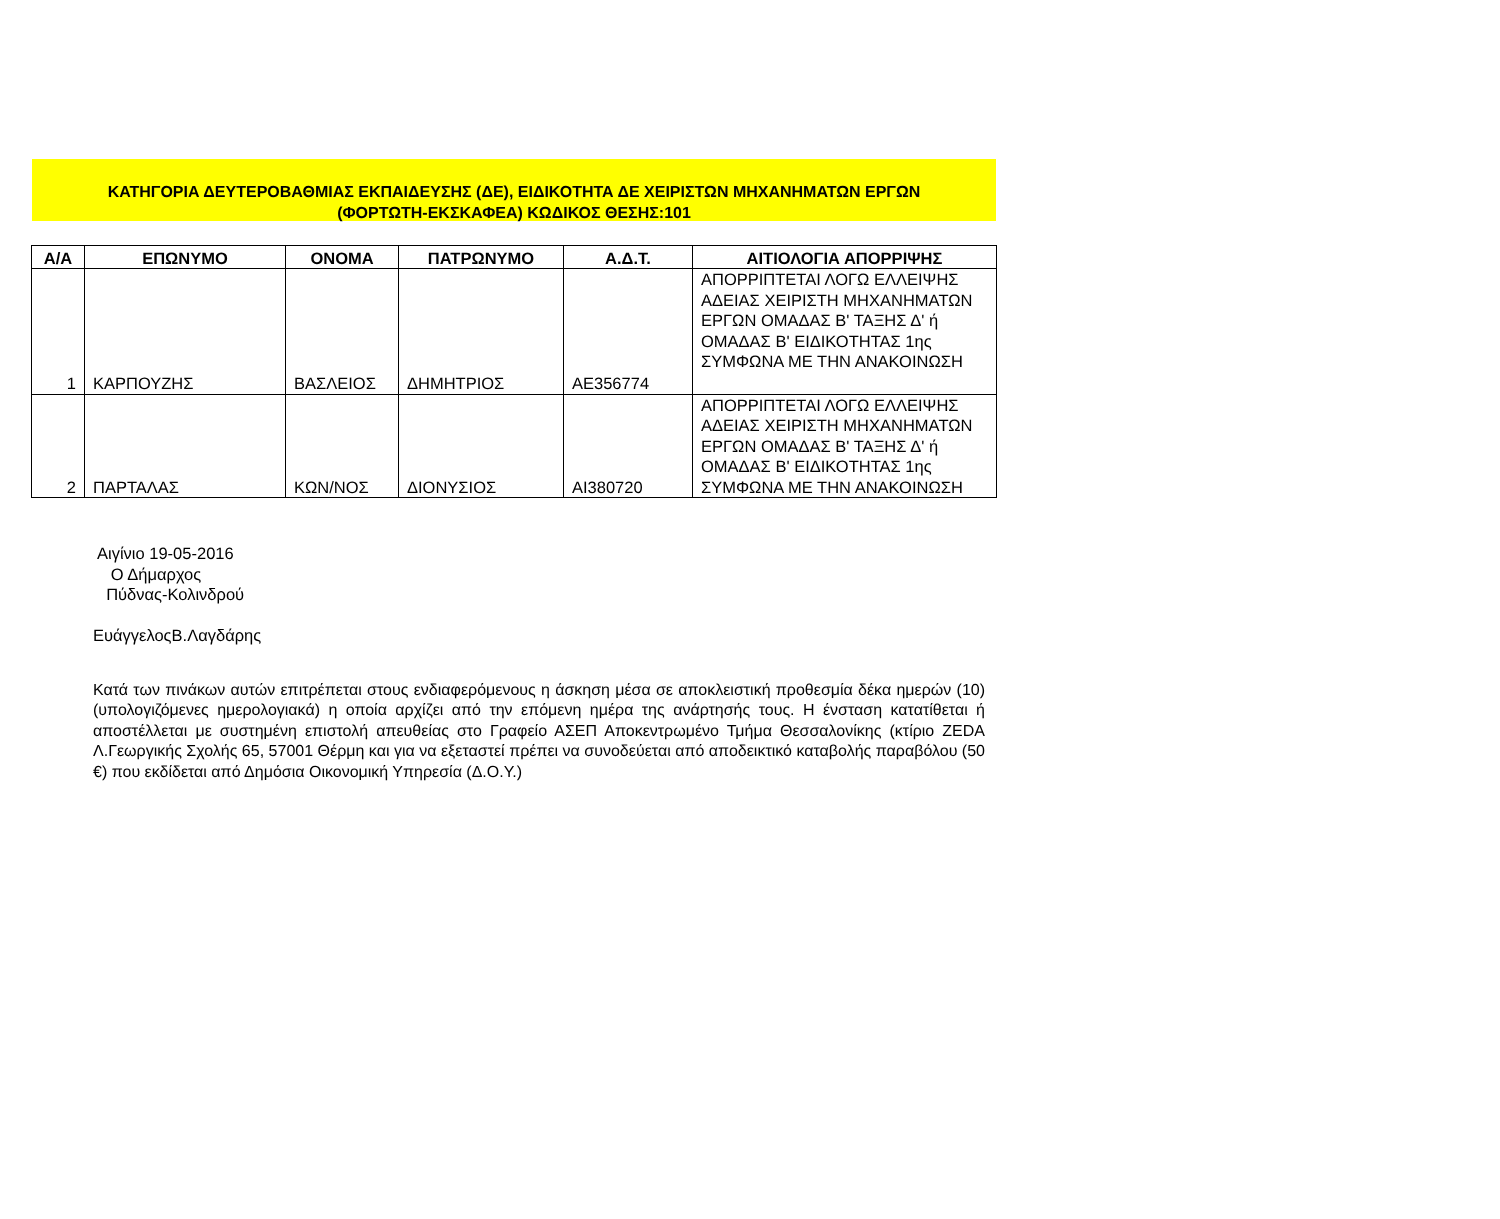ΚΑΤΗΓΟΡΙΑ ΔΕΥΤΕΡΟΒΑΘΜΙΑΣ ΕΚΠΑΙΔΕΥΣΗΣ (ΔΕ), ΕΙΔΙΚΟΤΗΤΑ ΔΕ ΧΕΙΡΙΣΤΩΝ ΜΗΧΑΝΗΜΑΤΩΝ ΕΡΓΩΝ
(ΦΟΡΤΩΤΗ-ΕΚΣΚΑΦΕΑ) ΚΩΔΙΚΟΣ ΘΕΣΗΣ:101
| Α/Α | ΕΠΩΝΥΜΟ | ΟΝΟΜΑ | ΠΑΤΡΩΝΥΜΟ | Α.Δ.Τ. | ΑΙΤΙΟΛΟΓΙΑ ΑΠΟΡΡΙΨΗΣ |
| --- | --- | --- | --- | --- | --- |
| 1 | ΚΑΡΠΟΥΖΗΣ | ΒΑΣΛΕΙΟΣ | ΔΗΜΗΤΡΙΟΣ | ΑΕ356774 | ΑΠΟΡΡΙΠΤΕΤΑΙ ΛΟΓΩ ΕΛΛΕΙΨΗΣ ΑΔΕΙΑΣ ΧΕΙΡΙΣΤΗ ΜΗΧΑΝΗΜΑΤΩΝ ΕΡΓΩΝ ΟΜΑΔΑΣ Β' ΤΑΞΗΣ Δ' ή ΟΜΑΔΑΣ Β' ΕΙΔΙΚΟΤΗΤΑΣ 1ης ΣΥΜΦΩΝΑ ΜΕ ΤΗΝ ΑΝΑΚΟΙΝΩΣΗ |
| 2 | ΠΑΡΤΑΛΑΣ | ΚΩΝ/ΝΟΣ | ΔΙΟΝΥΣΙΟΣ | ΑΙ380720 | ΑΠΟΡΡΙΠΤΕΤΑΙ ΛΟΓΩ ΕΛΛΕΙΨΗΣ ΑΔΕΙΑΣ ΧΕΙΡΙΣΤΗ ΜΗΧΑΝΗΜΑΤΩΝ ΕΡΓΩΝ ΟΜΑΔΑΣ Β' ΤΑΞΗΣ Δ' ή ΟΜΑΔΑΣ Β' ΕΙΔΙΚΟΤΗΤΑΣ 1ης ΣΥΜΦΩΝΑ ΜΕ ΤΗΝ ΑΝΑΚΟΙΝΩΣΗ |
Αιγίνιο 19-05-2016
Ο Δήμαρχος
Πύδνας-Κολινδρού
ΕυάγγελοςΒ.Λαγδάρης
Κατά των πινάκων αυτών επιτρέπεται στους ενδιαφερόμενους η άσκηση μέσα σε αποκλειστική προθεσμία δέκα ημερών (10) (υπολογιζόμενες ημερολογιακά) η οποία αρχίζει από την επόμενη ημέρα της ανάρτησής τους. Η ένσταση κατατίθεται ή αποστέλλεται με συστημένη επιστολή απευθείας στο Γραφείο ΑΣΕΠ Αποκεντρωμένο Τμήμα Θεσσαλονίκης (κτίριο ZEDA Λ.Γεωργικής Σχολής 65, 57001 Θέρμη και για να εξεταστεί πρέπει να συνοδεύεται από αποδεικτικό καταβολής παραβόλου (50 €) που εκδίδεται από Δημόσια Οικονομική Υπηρεσία (Δ.Ο.Υ.)